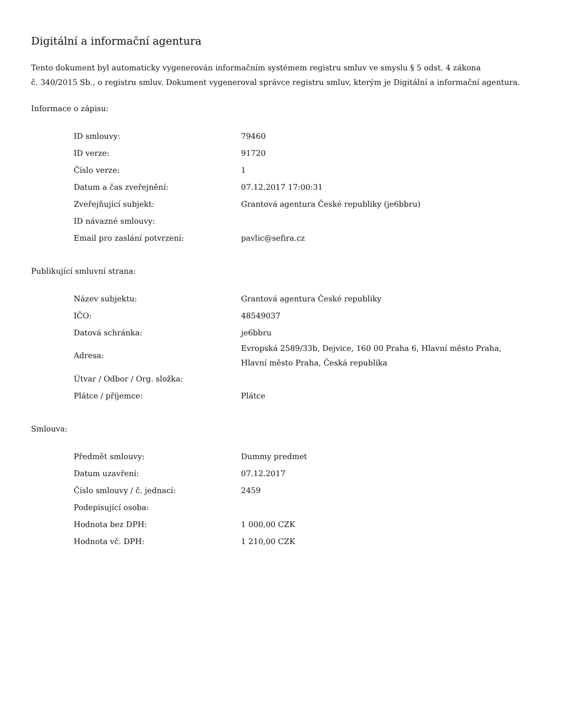Digitální a informační agentura
Tento dokument byl automaticky vygenerován informačním systémem registru smluv ve smyslu § 5 odst. 4 zákona
č. 340/2015 Sb., o registru smluv. Dokument vygeneroval správce registru smluv, kterým je Digitální a informační agentura.
Informace o zápisu:
| ID smlouvy: | 79460 |
| ID verze: | 91720 |
| Číslo verze: | 1 |
| Datum a čas zveřejnění: | 07.12.2017 17:00:31 |
| Zveřejňující subjekt: | Grantová agentura České republiky (je6bbru) |
| ID návazné smlouvy: | |
| Email pro zaslání potvrzení: | pavlic@sefira.cz |
Publikující smluvní strana:
| Název subjektu: | Grantová agentura České republiky |
| IČO: | 48549037 |
| Datová schránka: | je6bbru |
| Adresa: | Evropská 2589/33b, Dejvice, 160 00 Praha 6, Hlavní město Praha, Hlavní město Praha, Česká republika |
| Útvar / Odbor / Org. složka: | |
| Plátce / příjemce: | Plátce |
Smlouva:
| Předmět smlouvy: | Dummy predmet |
| Datum uzavření: | 07.12.2017 |
| Číslo smlouvy / č. jednací: | 2459 |
| Podepisující osoba: | |
| Hodnota bez DPH: | 1 000,00 CZK |
| Hodnota vč. DPH: | 1 210,00 CZK |